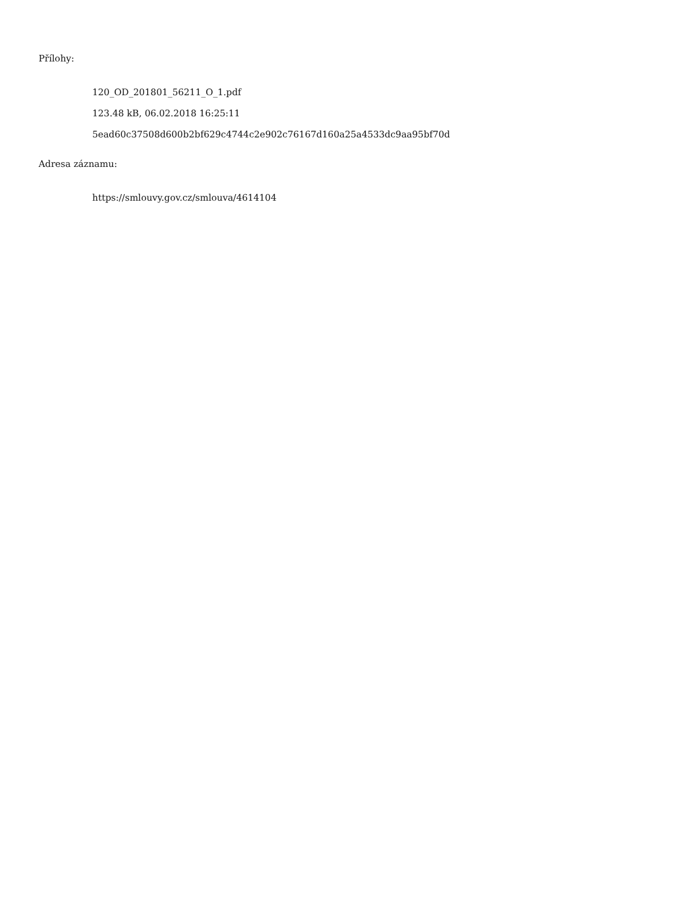Přílohy:
120_OD_201801_56211_O_1.pdf
123.48 kB, 06.02.2018 16:25:11
5ead60c37508d600b2bf629c4744c2e902c76167d160a25a4533dc9aa95bf70d
Adresa záznamu:
https://smlouvy.gov.cz/smlouva/4614104